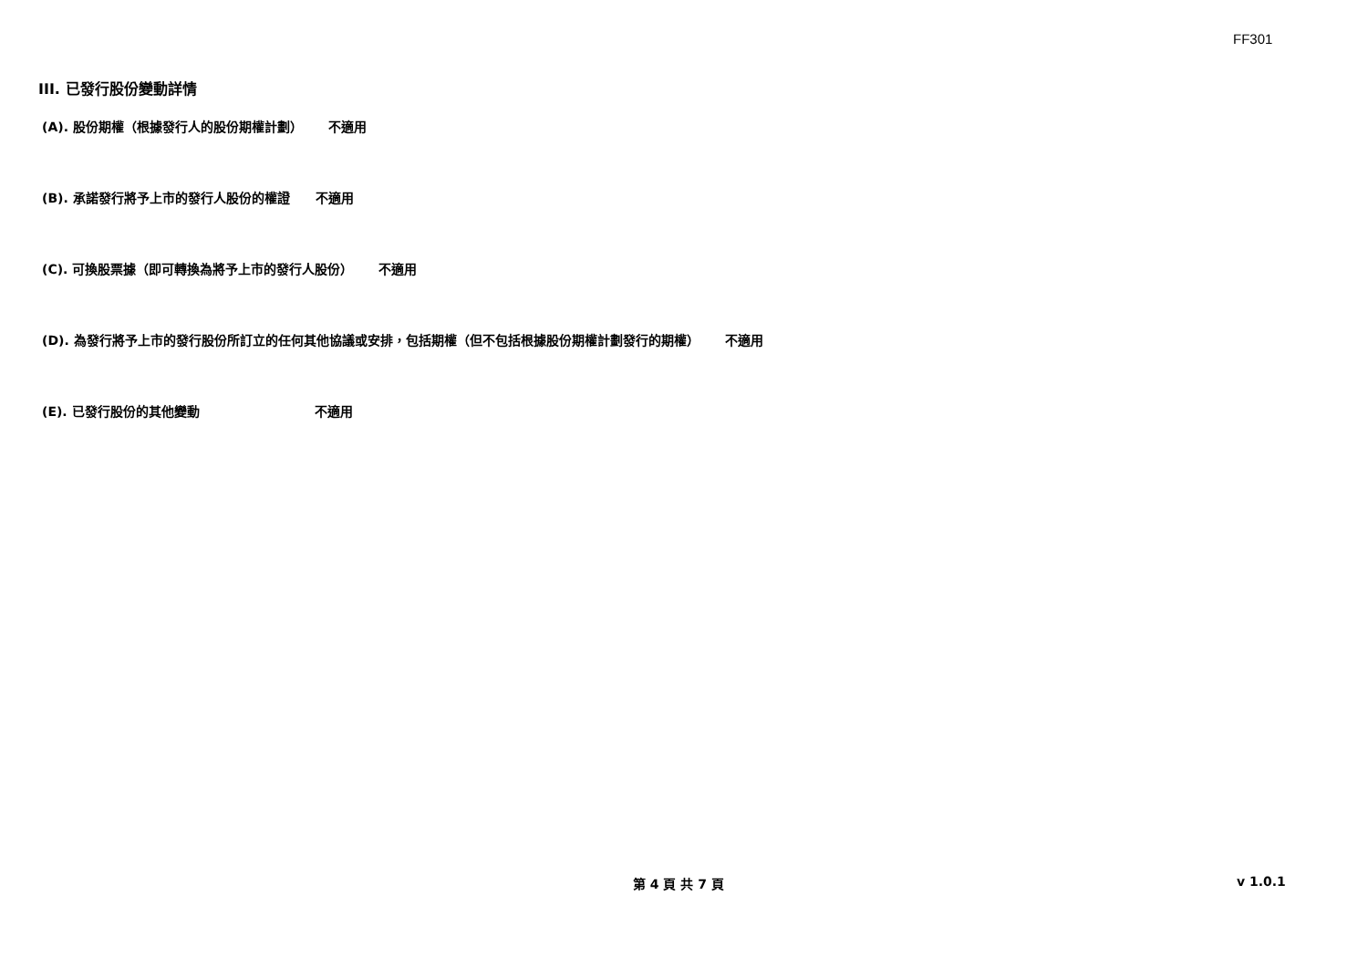FF301
III. 已發行股份變動詳情
(A). 股份期權（根據發行人的股份期權計劃） 不適用
(B). 承諾發行將予上市的發行人股份的權證 不適用
(C). 可換股票據（即可轉換為將予上市的發行人股份） 不適用
(D). 為發行將予上市的發行股份所訂立的任何其他協議或安排，包括期權（但不包括根據股份期權計劃發行的期權） 不適用
(E). 已發行股份的其他變動 不適用
第 4 頁 共 7 頁 v 1.0.1